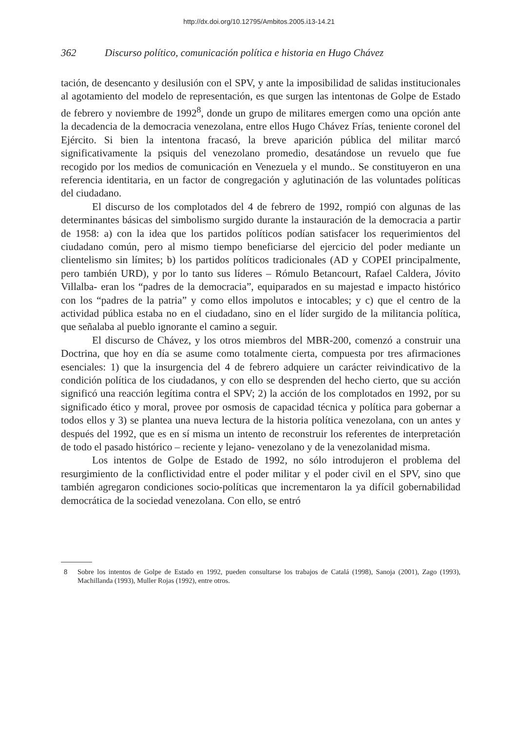http://dx.doi.org/10.12795/Ambitos.2005.i13-14.21
362 Discurso político, comunicación política e historia en Hugo Chávez
tación, de desencanto y desilusión con el SPV, y ante la imposibilidad de salidas institucionales al agotamiento del modelo de representación, es que surgen las intentonas de Golpe de Estado de febrero y noviembre de 1992<sup>8</sup>, donde un grupo de militares emergen como una opción ante la decadencia de la democracia venezolana, entre ellos Hugo Chávez Frías, teniente coronel del Ejército. Si bien la intentona fracasó, la breve aparición pública del militar marcó significativamente la psiquis del venezolano promedio, desatándose un revuelo que fue recogido por los medios de comunicación en Venezuela y el mundo.. Se constituyeron en una referencia identitaria, en un factor de congregación y aglutinación de las voluntades políticas del ciudadano.
El discurso de los complotados del 4 de febrero de 1992, rompió con algunas de las determinantes básicas del simbolismo surgido durante la instauración de la democracia a partir de 1958: a) con la idea que los partidos políticos podían satisfacer los requerimientos del ciudadano común, pero al mismo tiempo beneficiarse del ejercicio del poder mediante un clientelismo sin límites; b) los partidos políticos tradicionales (AD y COPEI principalmente, pero también URD), y por lo tanto sus líderes – Rómulo Betancourt, Rafael Caldera, Jóvito Villalba- eran los “padres de la democracia”, equiparados en su majestad e impacto histórico con los “padres de la patria” y como ellos impolutos e intocables; y c) que el centro de la actividad pública estaba no en el ciudadano, sino en el líder surgido de la militancia política, que señalaba al pueblo ignorante el camino a seguir.
El discurso de Chávez, y los otros miembros del MBR-200, comenzó a construir una Doctrina, que hoy en día se asume como totalmente cierta, compuesta por tres afirmaciones esenciales: 1) que la insurgencia del 4 de febrero adquiere un carácter reivindicativo de la condición política de los ciudadanos, y con ello se desprenden del hecho cierto, que su acción significó una reacción legítima contra el SPV; 2) la acción de los complotados en 1992, por su significado ético y moral, provee por osmosis de capacidad técnica y política para gobernar a todos ellos y 3) se plantea una nueva lectura de la historia política venezolana, con un antes y después del 1992, que es en sí misma un intento de reconstruir los referentes de interpretación de todo el pasado histórico – reciente y lejano- venezolano y de la venezolanidad misma.
Los intentos de Golpe de Estado de 1992, no sólo introdujeron el problema del resurgimiento de la conflictividad entre el poder militar y el poder civil en el SPV, sino que también agregaron condiciones socio-políticas que incrementaron la ya difícil gobernabilidad democrática de la sociedad venezolana. Con ello, se entró
8 Sobre los intentos de Golpe de Estado en 1992, pueden consultarse los trabajos de Catalá (1998), Sanoja (2001), Zago (1993), Machillanda (1993), Muller Rojas (1992), entre otros.